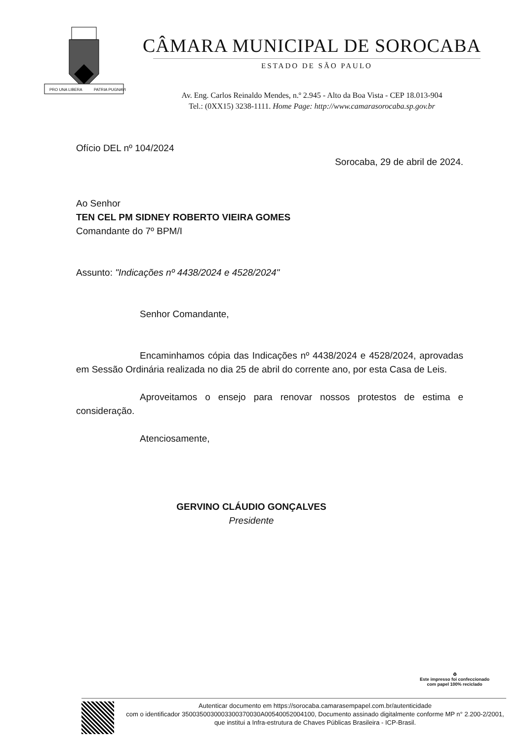PRO UNA LIBERA
PATRIA PUGNAVI
CÂMARA MUNICIPAL DE SOROCABA
ESTADO DE SÃO PAULO
Av. Eng. Carlos Reinaldo Mendes, n.º 2.945 - Alto da Boa Vista - CEP 18.013-904
Tel.: (0XX15) 3238-1111. Home Page: http://www.camarasorocaba.sp.gov.br
Ofício DEL nº 104/2024
Sorocaba, 29 de abril de 2024.
Ao Senhor
TEN CEL PM SIDNEY ROBERTO VIEIRA GOMES
Comandante do 7º BPM/I
Assunto: "Indicações nº 4438/2024 e 4528/2024"
Senhor Comandante,
Encaminhamos cópia das Indicações nº 4438/2024 e 4528/2024, aprovadas em Sessão Ordinária realizada no dia 25 de abril do corrente ano, por esta Casa de Leis.
Aproveitamos o ensejo para renovar nossos protestos de estima e consideração.
Atenciosamente,
GERVINO CLÁUDIO GONÇALVES
Presidente
♻
Este impresso foi confeccionado
com papel 100% reciclado
Autenticar documento em https://sorocaba.camarasempapel.com.br/autenticidade
com o identificador 3500350030003300370030A00540052004100, Documento assinado digitalmente conforme MP n° 2.200-2/2001, que institui a Infra-estrutura de Chaves Públicas Brasileira - ICP-Brasil.